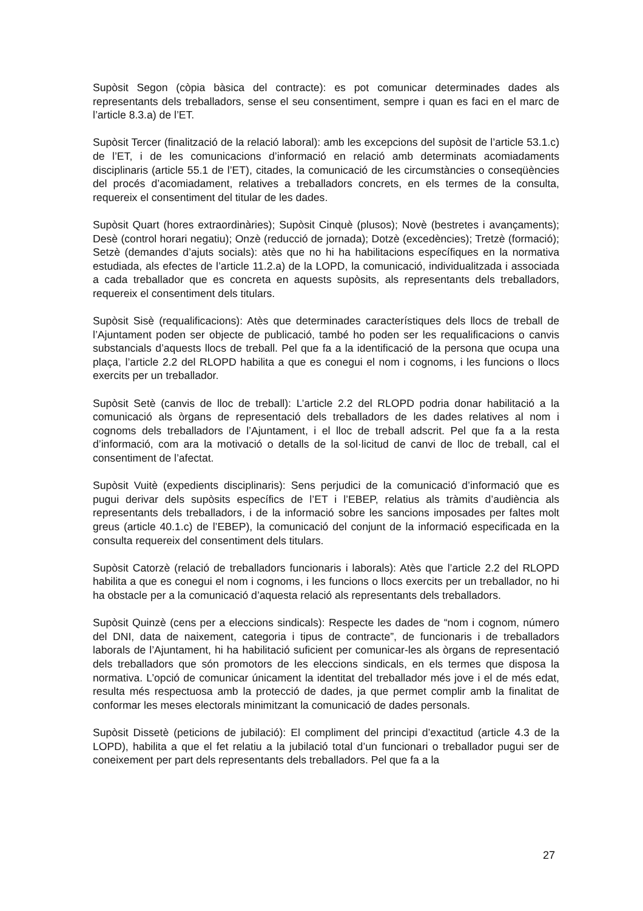Supòsit Segon (còpia bàsica del contracte): es pot comunicar determinades dades als representants dels treballadors, sense el seu consentiment, sempre i quan es faci en el marc de l’article 8.3.a) de l’ET.
Supòsit Tercer (finalització de la relació laboral): amb les excepcions del supòsit de l’article 53.1.c) de l’ET, i de les comunicacions d’informació en relació amb determinats acomiadaments disciplinaris (article 55.1 de l’ET), citades, la comunicació de les circumstàncies o conseqüències del procés d’acomiadament, relatives a treballadors concrets, en els termes de la consulta, requereix el consentiment del titular de les dades.
Supòsit Quart (hores extraordinàries); Supòsit Cinquè (plusos); Novè (bestretes i avançaments); Desè (control horari negatiu); Onzè (reducció de jornada); Dotzè (excedències); Tretzè (formació); Setzè (demandes d’ajuts socials): atès que no hi ha habilitacions específiques en la normativa estudiada, als efectes de l’article 11.2.a) de la LOPD, la comunicació, individualitzada i associada a cada treballador que es concreta en aquests supòsits, als representants dels treballadors, requereix el consentiment dels titulars.
Supòsit Sisè (requalificacions): Atès que determinades característiques dels llocs de treball de l’Ajuntament poden ser objecte de publicació, també ho poden ser les requalificacions o canvis substancials d’aquests llocs de treball. Pel que fa a la identificació de la persona que ocupa una plaça, l’article 2.2 del RLOPD habilita a que es conegui el nom i cognoms, i les funcions o llocs exercits per un treballador.
Supòsit Setè (canvis de lloc de treball): L’article 2.2 del RLOPD podria donar habilitació a la comunicació als òrgans de representació dels treballadors de les dades relatives al nom i cognoms dels treballadors de l’Ajuntament, i el lloc de treball adscrit. Pel que fa a la resta d’informació, com ara la motivació o detalls de la sol·licitud de canvi de lloc de treball, cal el consentiment de l’afectat.
Supòsit Vuitè (expedients disciplinaris): Sens perjudici de la comunicació d’informació que es pugui derivar dels supòsits específics de l’ET i l’EBEP, relatius als tràmits d’audiència als representants dels treballadors, i de la informació sobre les sancions imposades per faltes molt greus (article 40.1.c) de l’EBEP), la comunicació del conjunt de la informació especificada en la consulta requereix del consentiment dels titulars.
Supòsit Catorzè (relació de treballadors funcionaris i laborals): Atès que l’article 2.2 del RLOPD habilita a que es conegui el nom i cognoms, i les funcions o llocs exercits per un treballador, no hi ha obstacle per a la comunicació d’aquesta relació als representants dels treballadors.
Supòsit Quinzè (cens per a eleccions sindicals): Respecte les dades de “nom i cognom, número del DNI, data de naixement, categoria i tipus de contracte”, de funcionaris i de treballadors laborals de l’Ajuntament, hi ha habilitació suficient per comunicar-les als òrgans de representació dels treballadors que són promotors de les eleccions sindicals, en els termes que disposa la normativa. L’opció de comunicar únicament la identitat del treballador més jove i el de més edat, resulta més respectuosa amb la protecció de dades, ja que permet complir amb la finalitat de conformar les meses electorals minimitzant la comunicació de dades personals.
Supòsit Dissetè (peticions de jubilació): El compliment del principi d’exactitud (article 4.3 de la LOPD), habilita a que el fet relatiu a la jubilació total d’un funcionari o treballador pugui ser de coneixement per part dels representants dels treballadors. Pel que fa a la
27